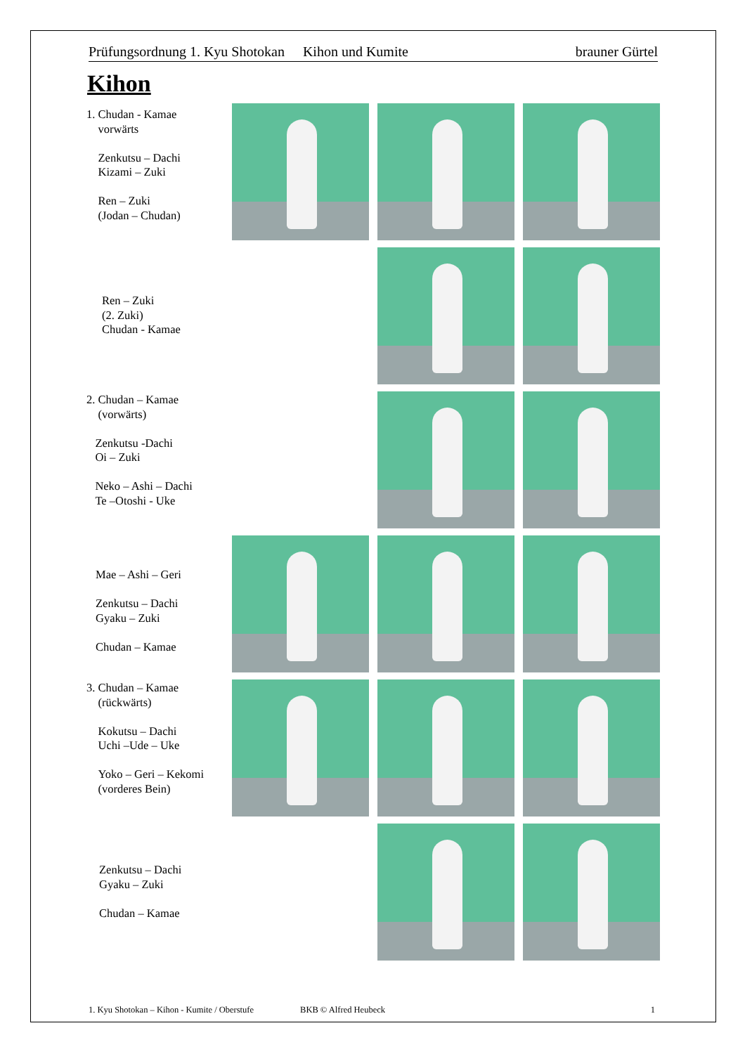Prüfungsordnung 1. Kyu Shotokan Kihon und Kumite brauner Gürtel
Kihon
1. Chudan - Kamae
vorwärts
Zenkutsu – Dachi
Kizami – Zuki
Ren – Zuki
(Jodan – Chudan)
Ren – Zuki
(2. Zuki)
Chudan - Kamae
2. Chudan – Kamae
(vorwärts)
Zenkutsu -Dachi
Oi – Zuki
Neko – Ashi – Dachi
Te –Otoshi - Uke
Mae – Ashi – Geri
Zenkutsu – Dachi
Gyaku – Zuki
Chudan – Kamae
3. Chudan – Kamae
(rückwärts)
Kokutsu – Dachi
Uchi –Ude – Uke
Yoko – Geri – Kekomi
(vorderes Bein)
Zenkutsu – Dachi
Gyaku – Zuki
Chudan – Kamae
1. Kyu Shotokan – Kihon - Kumite / Oberstufe BKB © Alfred Heubeck 1